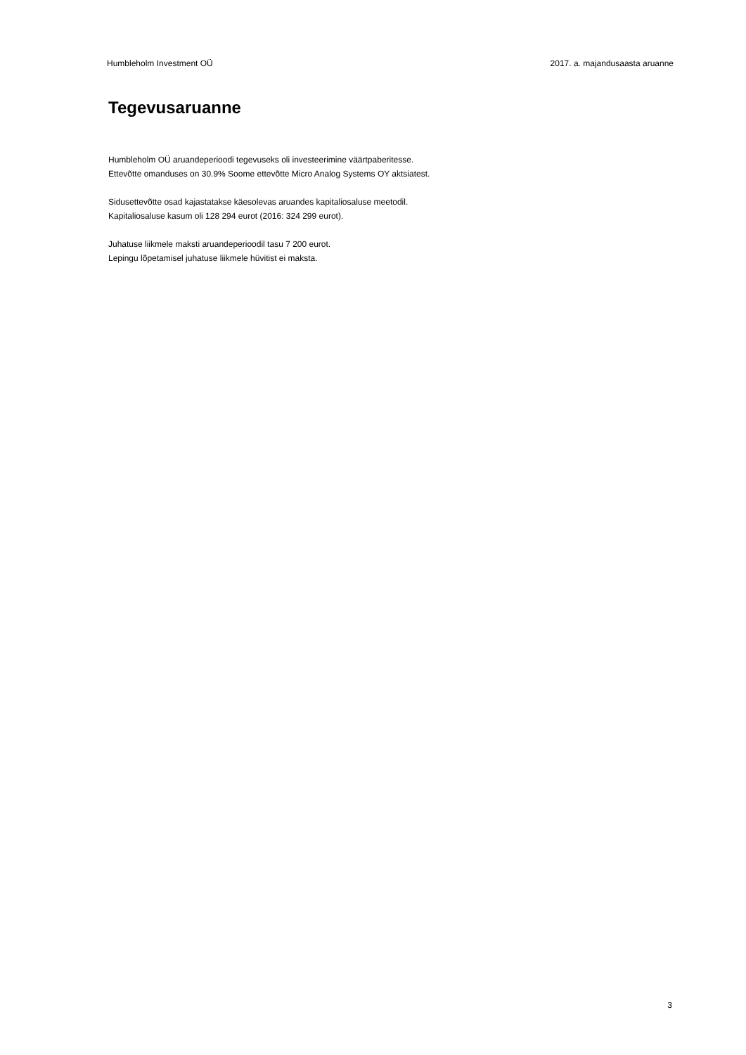Humbleholm Investment OÜ 2017. a. majandusaasta aruanne
Tegevusaruanne
Humbleholm OÜ aruandeperioodi tegevuseks oli investeerimine väärtpaberitesse.
Ettevõtte omanduses on 30.9% Soome ettevõtte Micro Analog Systems OY aktsiatest.
Sidusettevõtte osad kajastatakse käesolevas aruandes kapitaliosaluse meetodil.
Kapitaliosaluse kasum oli 128 294 eurot (2016: 324 299 eurot).
Juhatuse liikmele maksti aruandeperioodil tasu 7 200 eurot.
Lepingu lõpetamisel juhatuse liikmele hüvitist ei maksta.
3